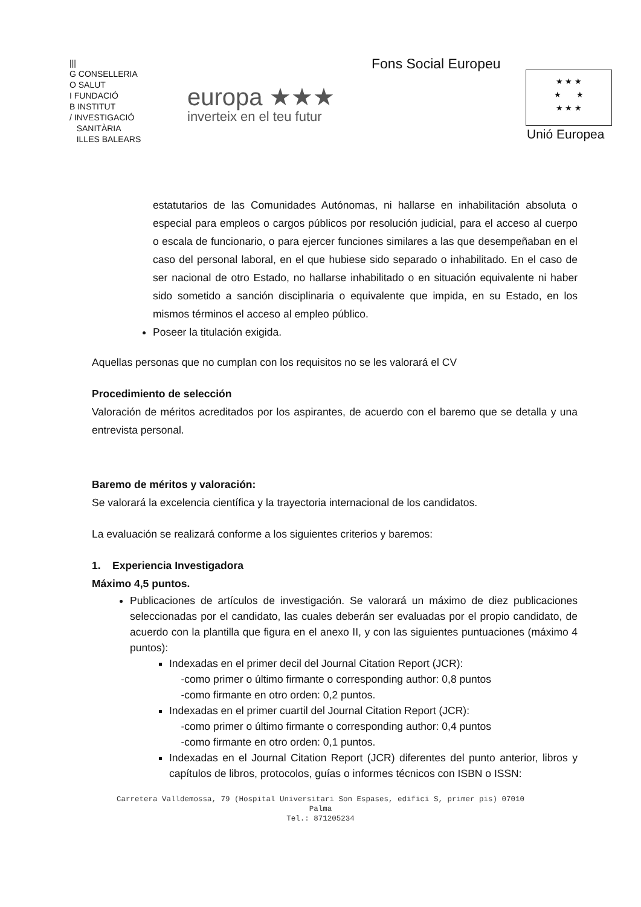|||
G CONSELLERIA
O SALUT
I FUNDACIÓ
B INSTITUT
/ INVESTIGACIÓ
SANITÀRIA
ILLES BALEARS
europa ★★★
inverteix en el teu futur
Fons Social Europeu
★ ★ ★
★ ★
★ ★ ★
Unió Europea
estatutarios de las Comunidades Autónomas, ni hallarse en inhabilitación absoluta o especial para empleos o cargos públicos por resolución judicial, para el acceso al cuerpo o escala de funcionario, o para ejercer funciones similares a las que desempeñaban en el caso del personal laboral, en el que hubiese sido separado o inhabilitado. En el caso de ser nacional de otro Estado, no hallarse inhabilitado o en situación equivalente ni haber sido sometido a sanción disciplinaria o equivalente que impida, en su Estado, en los mismos términos el acceso al empleo público.
Poseer la titulación exigida.
Aquellas personas que no cumplan con los requisitos no se les valorará el CV
Procedimiento de selección
Valoración de méritos acreditados por los aspirantes, de acuerdo con el baremo que se detalla y una entrevista personal.
Baremo de méritos y valoración:
Se valorará la excelencia científica y la trayectoria internacional de los candidatos.
La evaluación se realizará conforme a los siguientes criterios y baremos:
1. Experiencia Investigadora
Máximo 4,5 puntos.
Publicaciones de artículos de investigación. Se valorará un máximo de diez publicaciones seleccionadas por el candidato, las cuales deberán ser evaluadas por el propio candidato, de acuerdo con la plantilla que figura en el anexo II, y con las siguientes puntuaciones (máximo 4 puntos):
Indexadas en el primer decil del Journal Citation Report (JCR):
-como primer o último firmante o corresponding author: 0,8 puntos
-como firmante en otro orden: 0,2 puntos.
Indexadas en el primer cuartil del Journal Citation Report (JCR):
-como primer o último firmante o corresponding author: 0,4 puntos
-como firmante en otro orden: 0,1 puntos.
Indexadas en el Journal Citation Report (JCR) diferentes del punto anterior, libros y capítulos de libros, protocolos, guías o informes técnicos con ISBN o ISSN:
Carretera Valldemossa, 79 (Hospital Universitari Son Espases, edifici S, primer pis) 07010
Palma
Tel.: 871205234